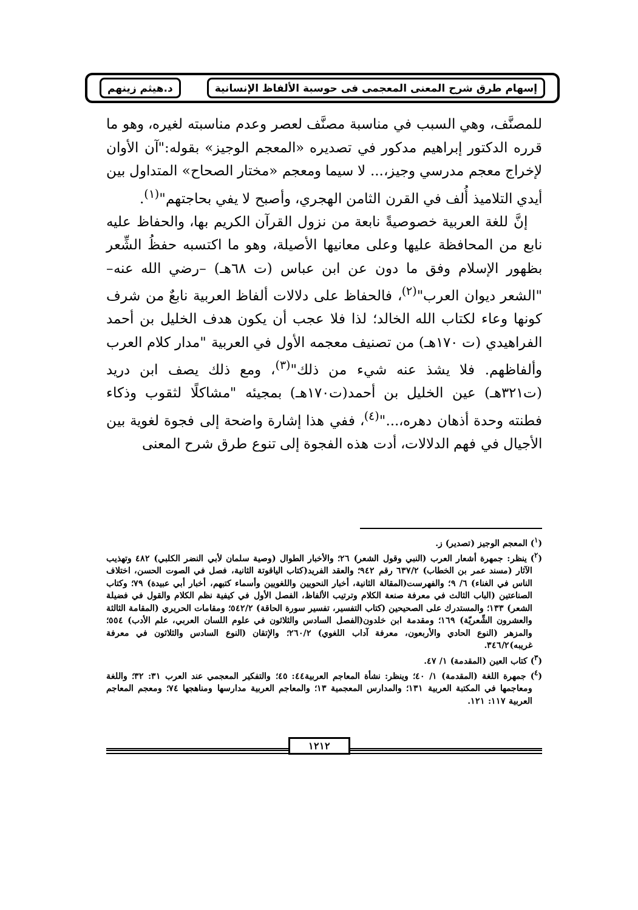إسهام طرق شرح المعنى المعجمى فى حوسبة الألفاظ الإنسانية د.هيثم زينهم
للمصنَّف، وهي السبب في مناسبة مصنَّف لعصر وعدم مناسبته لغيره، وهو ما قرره الدكتور إبراهيم مدكور في تصديره «المعجم الوجيز» بقوله:"آن الأوان لإخراج معجم مدرسي وجيز،... لا سيما ومعجم «مختار الصحاح» المتداول بين أيدي التلاميذ أُلف في القرن الثامن الهجري، وأصبح لا يفي بحاجتهم"<sup>(١)</sup>.
إنَّ للغة العربية خصوصيةً نابعة من نزول القرآن الكريم بها، والحفاظ عليه نابع من المحافظة عليها وعلى معانيها الأصيلة، وهو ما اكتسبه حفظُ الشِّعر بظهور الإسلام وفق ما دون عن ابن عباس (ت ٦٨هـ) –رضي الله عنه– "الشعر ديوان العرب"<sup>(٢)</sup>، فالحفاظ على دلالات ألفاظ العربية نابعٌ من شرف كونها وعاء لكتاب الله الخالد؛ لذا فلا عجب أن يكون هدف الخليل بن أحمد الفراهيدي (ت ١٧٠هـ) من تصنيف معجمه الأول في العربية "مدار كلام العرب وألفاظهم. فلا يشذ عنه شيء من ذلك"<sup>(٣)</sup>، ومع ذلك يصف ابن دريد (ت٣٢١هـ) عين الخليل بن أحمد(ت١٧٠هـ) بمجيئه "مشاكلًا لثقوب وذكاء فطنته وحدة أذهان دهره،..."<sup>(٤)</sup>، ففي هذا إشارة واضحة إلى فجوة لغوية بين الأجيال في فهم الدلالات، أدت هذه الفجوة إلى تنوع طرق شرح المعنى
(<sup>١</sup>) المعجم الوجيز (تصدير) ز.
(<sup>٢</sup>) ينظر: جمهرة أشعار العرب (النبي وقول الشعر) ٢٦؛ والأخبار الطوال (وصية سلمان لأبي النضر الكلبي) ٤٨٢ وتهذيب الآثار (مسند عمر بن الخطاب) ٦٣٧/٢ رقم ٩٤٢؛ والعقد الفريد(كتاب الياقوتة الثانية، فصل في الصوت الحسن، اختلاف الناس في الغناء) ٦/ ٩؛ والفهرست(المقالة الثانية، أخبار النحويين واللغويين وأسماء كتبهم، أخبار أبي عبيدة) ٧٩؛ وكتاب الصناعتين (الباب الثالث في معرفة صنعة الكلام وترتيب الألفاظ، الفصل الأول في كيفية نظم الكلام والقول في فضيلة الشعر) ١٣٣؛ والمستدرك على الصحيحين (كتاب التفسير، تفسير سورة الحاقة) ٥٤٢/٢؛ ومقامات الحريري (المقامة الثالثة والعشرون الشِّعريّة) ١٦٩؛ ومقدمة ابن خلدون(الفصل السادس والثلاثون في علوم اللسان العربي، علم الأدب) ٥٥٤؛ والمزهر (النوع الحادي والأربعون، معرفة آداب اللغوي) ٢٦٠/٢؛ والإتقان (النوع السادس والثلاثون في معرفة غريبه)٣٤٦/٢.
(<sup>٣</sup>) كتاب العين (المقدمة) ١/ ٤٧.
(<sup>٤</sup>) جمهرة اللغة (المقدمة) ١/ ٤٠؛ وينظر: نشأة المعاجم العربية٤٤: ٤٥؛ والتفكير المعجمي عند العرب ٣١: ٣٢؛ واللغة ومعاجمها في المكتبة العربية ١٣١؛ والمدارس المعجمية ١٣؛ والمعاجم العربية مدارسها ومناهجها ٧٤؛ ومعجم المعاجم العربية ١١٧: ١٢١.
١٢١٢